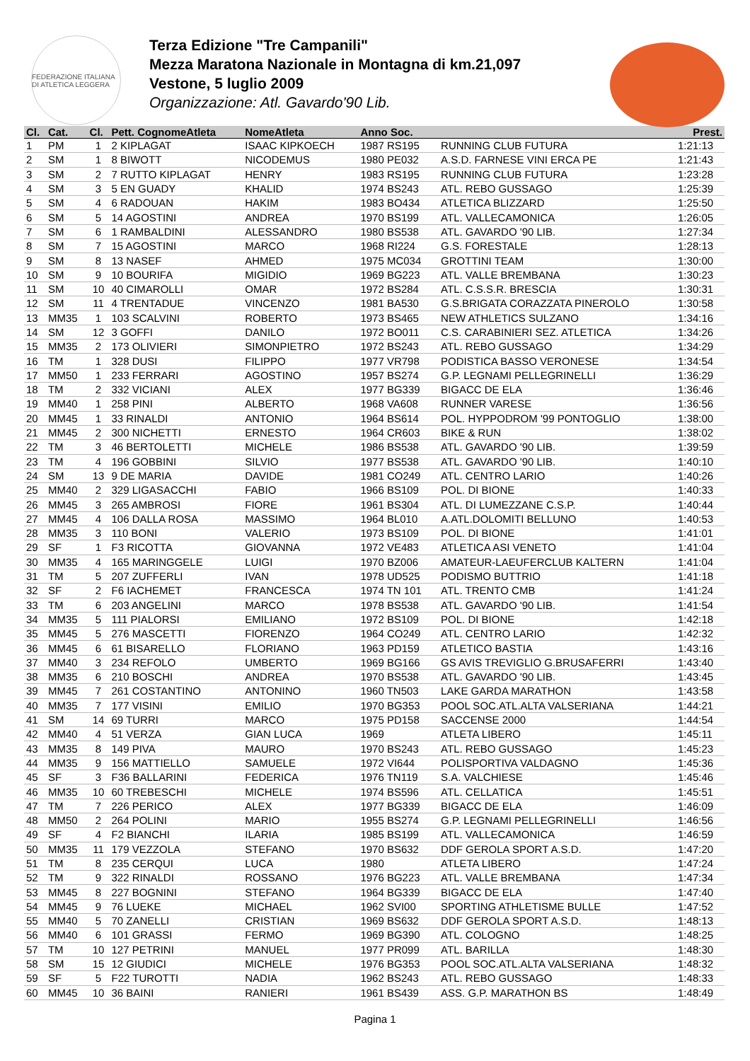FEDERAZIONE ITALIANA DI ATLETICA LEGGERA
Terza Edizione "Tre Campanili"
Mezza Maratona Nazionale in Montagna di km.21,097
Vestone, 5 luglio 2009
Organizzazione: Atl. Gavardo'90 Lib.
| Cl. | Cat. | Cl. | Pett. CognomeAtleta | NomeAtleta | Anno Soc. | | Prest. |
| --- | --- | --- | --- | --- | --- | --- | --- |
| 1 | PM | 1 | 2 KIPLAGAT | ISAAC KIPKOECH | 1987 RS195 | RUNNING CLUB FUTURA | 1:21:13 |
| 2 | SM | 1 | 8 BIWOTT | NICODEMUS | 1980 PE032 | A.S.D. FARNESE VINI ERCA PE | 1:21:43 |
| 3 | SM | 2 | 7 RUTTO KIPLAGAT | HENRY | 1983 RS195 | RUNNING CLUB FUTURA | 1:23:28 |
| 4 | SM | 3 | 5 EN GUADY | KHALID | 1974 BS243 | ATL. REBO GUSSAGO | 1:25:39 |
| 5 | SM | 4 | 6 RADOUAN | HAKIM | 1983 BO434 | ATLETICA BLIZZARD | 1:25:50 |
| 6 | SM | 5 | 14 AGOSTINI | ANDREA | 1970 BS199 | ATL. VALLECAMONICA | 1:26:05 |
| 7 | SM | 6 | 1 RAMBALDINI | ALESSANDRO | 1980 BS538 | ATL. GAVARDO '90 LIB. | 1:27:34 |
| 8 | SM | 7 | 15 AGOSTINI | MARCO | 1968 RI224 | G.S. FORESTALE | 1:28:13 |
| 9 | SM | 8 | 13 NASEF | AHMED | 1975 MC034 | GROTTINI TEAM | 1:30:00 |
| 10 | SM | 9 | 10 BOURIFA | MIGIDIO | 1969 BG223 | ATL. VALLE BREMBANA | 1:30:23 |
| 11 | SM | 10 | 40 CIMAROLLI | OMAR | 1972 BS284 | ATL. C.S.S.R. BRESCIA | 1:30:31 |
| 12 | SM | 11 | 4 TRENTADUE | VINCENZO | 1981 BA530 | G.S.BRIGATA CORAZZATA PINEROLO | 1:30:58 |
| 13 | MM35 | 1 | 103 SCALVINI | ROBERTO | 1973 BS465 | NEW ATHLETICS SULZANO | 1:34:16 |
| 14 | SM | 12 | 3 GOFFI | DANILO | 1972 BO011 | C.S. CARABINIERI SEZ. ATLETICA | 1:34:26 |
| 15 | MM35 | 2 | 173 OLIVIERI | SIMONPIETRO | 1972 BS243 | ATL. REBO GUSSAGO | 1:34:29 |
| 16 | TM | 1 | 328 DUSI | FILIPPO | 1977 VR798 | PODISTICA BASSO VERONESE | 1:34:54 |
| 17 | MM50 | 1 | 233 FERRARI | AGOSTINO | 1957 BS274 | G.P. LEGNAMI PELLEGRINELLI | 1:36:29 |
| 18 | TM | 2 | 332 VICIANI | ALEX | 1977 BG339 | BIGACC DE ELA | 1:36:46 |
| 19 | MM40 | 1 | 258 PINI | ALBERTO | 1968 VA608 | RUNNER VARESE | 1:36:56 |
| 20 | MM45 | 1 | 33 RINALDI | ANTONIO | 1964 BS614 | POL. HYPPODROM '99 PONTOGLIO | 1:38:00 |
| 21 | MM45 | 2 | 300 NICHETTI | ERNESTO | 1964 CR603 | BIKE & RUN | 1:38:02 |
| 22 | TM | 3 | 46 BERTOLETTI | MICHELE | 1986 BS538 | ATL. GAVARDO '90 LIB. | 1:39:59 |
| 23 | TM | 4 | 196 GOBBINI | SILVIO | 1977 BS538 | ATL. GAVARDO '90 LIB. | 1:40:10 |
| 24 | SM | 13 | 9 DE MARIA | DAVIDE | 1981 CO249 | ATL. CENTRO LARIO | 1:40:26 |
| 25 | MM40 | 2 | 329 LIGASACCHI | FABIO | 1966 BS109 | POL. DI BIONE | 1:40:33 |
| 26 | MM45 | 3 | 265 AMBROSI | FIORE | 1961 BS304 | ATL. DI LUMEZZANE C.S.P. | 1:40:44 |
| 27 | MM45 | 4 | 106 DALLA ROSA | MASSIMO | 1964 BL010 | A.ATL.DOLOMITI BELLUNO | 1:40:53 |
| 28 | MM35 | 3 | 110 BONI | VALERIO | 1973 BS109 | POL. DI BIONE | 1:41:01 |
| 29 | SF | 1 | F3 RICOTTA | GIOVANNA | 1972 VE483 | ATLETICA ASI VENETO | 1:41:04 |
| 30 | MM35 | 4 | 165 MARINGGELE | LUIGI | 1970 BZ006 | AMATEUR-LAEUFERCLUB KALTERN | 1:41:04 |
| 31 | TM | 5 | 207 ZUFFERLI | IVAN | 1978 UD525 | PODISMO BUTTRIO | 1:41:18 |
| 32 | SF | 2 | F6 IACHEMET | FRANCESCA | 1974 TN 101 | ATL. TRENTO CMB | 1:41:24 |
| 33 | TM | 6 | 203 ANGELINI | MARCO | 1978 BS538 | ATL. GAVARDO '90 LIB. | 1:41:54 |
| 34 | MM35 | 5 | 111 PIALORSI | EMILIANO | 1972 BS109 | POL. DI BIONE | 1:42:18 |
| 35 | MM45 | 5 | 276 MASCETTI | FIORENZO | 1964 CO249 | ATL. CENTRO LARIO | 1:42:32 |
| 36 | MM45 | 6 | 61 BISARELLO | FLORIANO | 1963 PD159 | ATLETICO BASTIA | 1:43:16 |
| 37 | MM40 | 3 | 234 REFOLO | UMBERTO | 1969 BG166 | GS AVIS TREVIGLIO G.BRUSAFERRI | 1:43:40 |
| 38 | MM35 | 6 | 210 BOSCHI | ANDREA | 1970 BS538 | ATL. GAVARDO '90 LIB. | 1:43:45 |
| 39 | MM45 | 7 | 261 COSTANTINO | ANTONINO | 1960 TN503 | LAKE GARDA MARATHON | 1:43:58 |
| 40 | MM35 | 7 | 177 VISINI | EMILIO | 1970 BG353 | POOL SOC.ATL.ALTA VALSERIANA | 1:44:21 |
| 41 | SM | 14 | 69 TURRI | MARCO | 1975 PD158 | SACCENSE 2000 | 1:44:54 |
| 42 | MM40 | 4 | 51 VERZA | GIAN LUCA | 1969 | ATLETA LIBERO | 1:45:11 |
| 43 | MM35 | 8 | 149 PIVA | MAURO | 1970 BS243 | ATL. REBO GUSSAGO | 1:45:23 |
| 44 | MM35 | 9 | 156 MATTIELLO | SAMUELE | 1972 VI644 | POLISPORTIVA VALDAGNO | 1:45:36 |
| 45 | SF | 3 | F36 BALLARINI | FEDERICA | 1976 TN119 | S.A. VALCHIESE | 1:45:46 |
| 46 | MM35 | 10 | 60 TREBESCHI | MICHELE | 1974 BS596 | ATL. CELLATICA | 1:45:51 |
| 47 | TM | 7 | 226 PERICO | ALEX | 1977 BG339 | BIGACC DE ELA | 1:46:09 |
| 48 | MM50 | 2 | 264 POLINI | MARIO | 1955 BS274 | G.P. LEGNAMI PELLEGRINELLI | 1:46:56 |
| 49 | SF | 4 | F2 BIANCHI | ILARIA | 1985 BS199 | ATL. VALLECAMONICA | 1:46:59 |
| 50 | MM35 | 11 | 179 VEZZOLA | STEFANO | 1970 BS632 | DDF GEROLA SPORT A.S.D. | 1:47:20 |
| 51 | TM | 8 | 235 CERQUI | LUCA | 1980 | ATLETA LIBERO | 1:47:24 |
| 52 | TM | 9 | 322 RINALDI | ROSSANO | 1976 BG223 | ATL. VALLE BREMBANA | 1:47:34 |
| 53 | MM45 | 8 | 227 BOGNINI | STEFANO | 1964 BG339 | BIGACC DE ELA | 1:47:40 |
| 54 | MM45 | 9 | 76 LUEKE | MICHAEL | 1962 SVI00 | SPORTING ATHLETISME BULLE | 1:47:52 |
| 55 | MM40 | 5 | 70 ZANELLI | CRISTIAN | 1969 BS632 | DDF GEROLA SPORT A.S.D. | 1:48:13 |
| 56 | MM40 | 6 | 101 GRASSI | FERMO | 1969 BG390 | ATL. COLOGNO | 1:48:25 |
| 57 | TM | 10 | 127 PETRINI | MANUEL | 1977 PR099 | ATL. BARILLA | 1:48:30 |
| 58 | SM | 15 | 12 GIUDICI | MICHELE | 1976 BG353 | POOL SOC.ATL.ALTA VALSERIANA | 1:48:32 |
| 59 | SF | 5 | F22 TUROTTI | NADIA | 1962 BS243 | ATL. REBO GUSSAGO | 1:48:33 |
| 60 | MM45 | 10 | 36 BAINI | RANIERI | 1961 BS439 | ASS. G.P. MARATHON BS | 1:48:49 |
Pagina 1